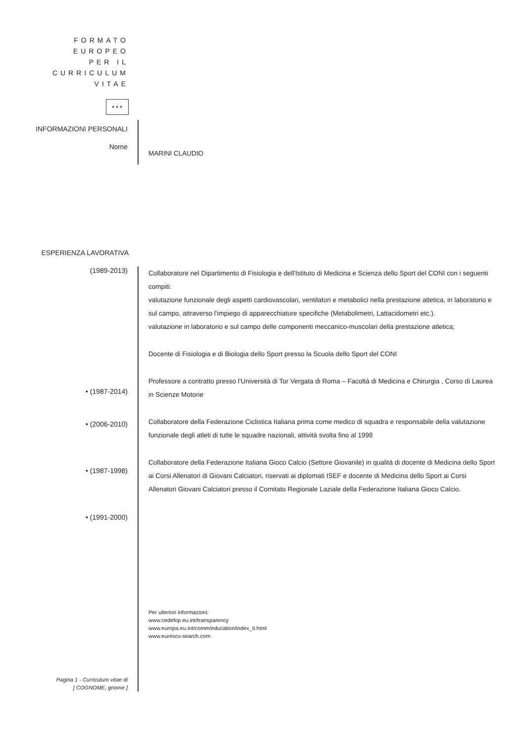FORMATO EUROPEO
PER IL CURRICULUM
VITAE
✶✶✶
INFORMAZIONI PERSONALI
Nome
MARINI CLAUDIO
ESPERIENZA LAVORATIVA
(1989-2013)
• (1987-2014)
• (2006-2010)
• (1987-1998)
• (1991-2000)
Pagina 1 - Curriculum vitae di
[ COGNOME, gnome ]
Collaboratore nel Dipartimento di Fisiologia e dell'Istituto di Medicina e Scienza dello Sport del CONI con i seguenti compiti:
valutazione funzionale degli aspetti cardiovascolari, ventilatori e metabolici nella prestazione atletica, in laboratorio e sul campo, attraverso l'impiego di apparecchiature specifiche (Metabolimetri, Lattacidometri etc.).
valutazione in laboratorio e sul campo delle componenti meccanico-muscolari della prestazione atletica;
Docente di Fisiologia e di Biologia dello Sport presso la Scuola dello Sport del CONI
Professore a contratto presso l'Università di Tor Vergata di Roma – Facoltà di Medicina e Chirurgia , Corso di Laurea in Scienze Motorie
Collaboratore della Federazione Ciclistica Italiana prima come medico di squadra e responsabile della valutazione funzionale degli atleti di tutte le squadre nazionali, attività svolta fino al 1998
Collaboratore della Federazione Italiana Gioco Calcio (Settore Giovanile) in qualità di docente di Medicina dello Sport ai Corsi Allenatori di Giovani Calciatori, riservati ai diplomati ISEF e docente di Medicina dello Sport ai Corsi Allenatori Giovani Calciatori presso il Comitato Regionale Laziale della Federazione Italiana Gioco Calcio.
Per ulteriori informazioni:
www.cedefop.eu.int/transparency
www.europa.eu.int/comm/education/index_it.html
www.eurescv-search.com